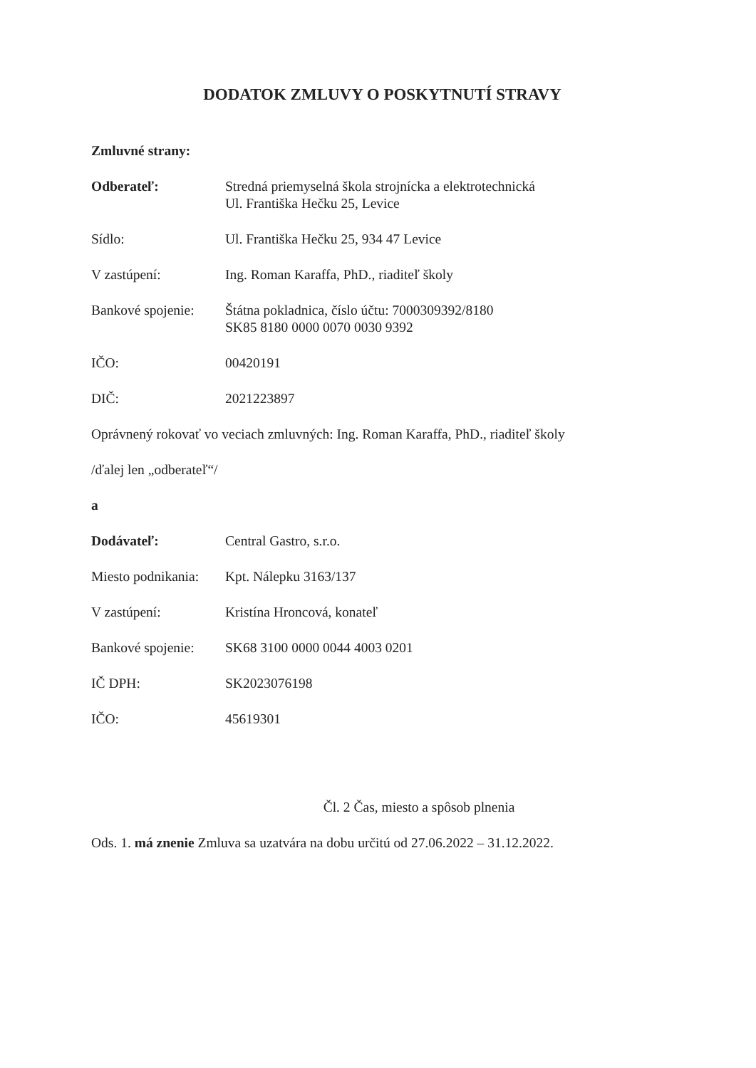DODATOK ZMLUVY O POSKYTNUTÍ STRAVY
Zmluvné strany:
Odberateľ: Stredná priemyselná škola strojnícka a elektrotechnická
Ul. Františka Hečku 25, Levice
Sídlo: Ul. Františka Hečku 25, 934 47 Levice
V zastúpení: Ing. Roman Karaffa, PhD., riaditeľ školy
Bankové spojenie:
Štátna pokladnica, číslo účtu: 7000309392/8180
SK85 8180 0000 0070 0030 9392
IČO: 00420191
DIČ: 2021223897
Oprávnený rokovať vo veciach zmluvných: Ing. Roman Karaffa, PhD., riaditeľ školy
/ďalej len „odberateľ“/
a
Dodávateľ: Central Gastro, s.r.o.
Miesto podnikania:
Kpt. Nálepku 3163/137
V zastúpení: Kristína Hroncová, konateľ
Bankové spojenie:
SK68 3100 0000 0044 4003 0201
IČ DPH: SK2023076198
IČO: 45619301
Čl. 2 Čas, miesto a spôsob plnenia
Ods. 1. má znenie Zmluva sa uzatvára na dobu určitú od 27.06.2022 – 31.12.2022.